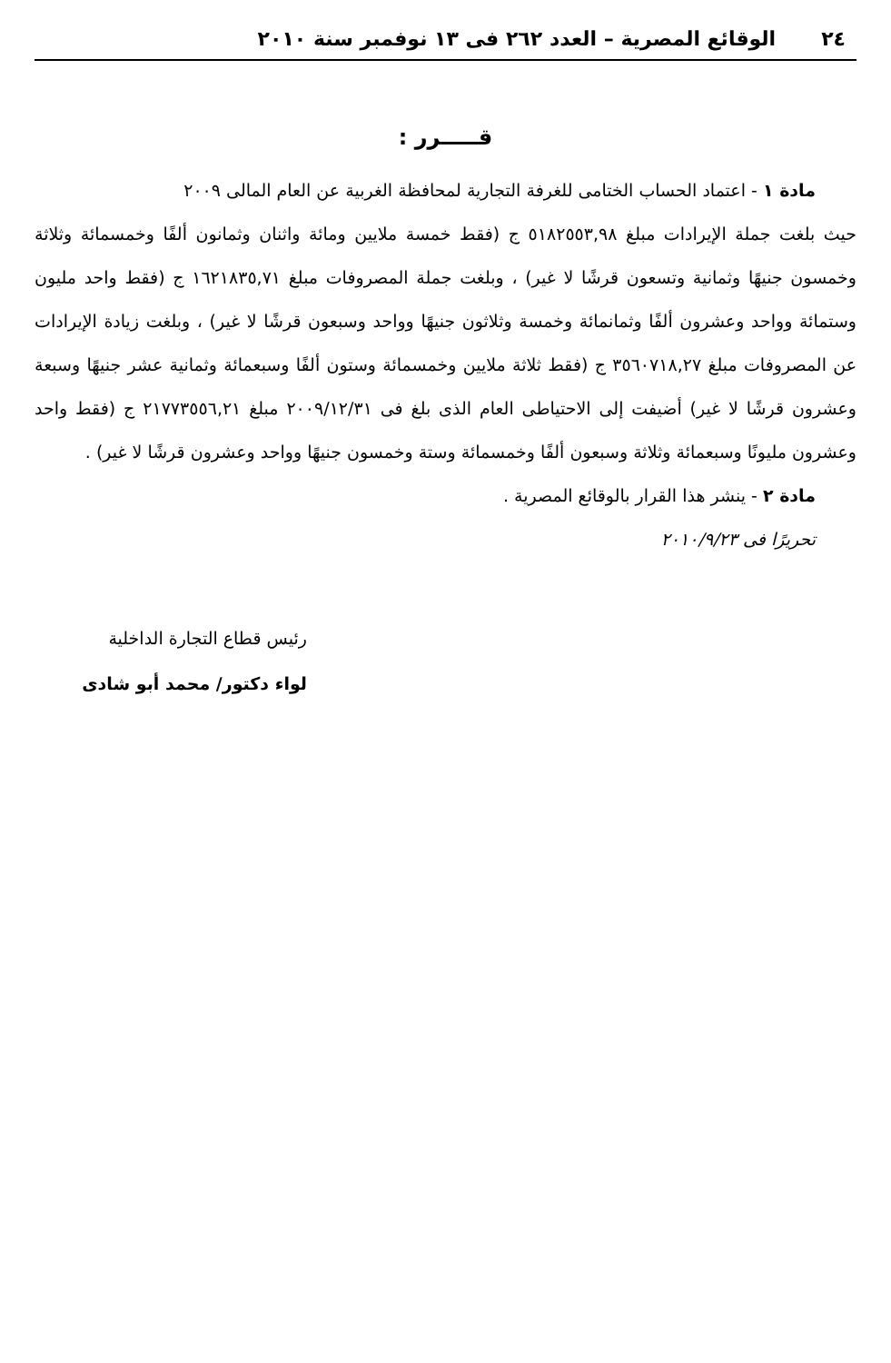٢٤ الوقائع المصرية – العدد ٢٦٢ فى ١٣ نوفمبر سنة ٢٠١٠
قـــــرر :
مادة ١ - اعتماد الحساب الختامى للغرفة التجارية لمحافظة الغربية عن العام المالى ٢٠٠٩
حيث بلغت جملة الإيرادات مبلغ ٥١٨٢٥٥٣,٩٨ ج (فقط خمسة ملايين ومائة واثنان وثمانون ألفًا وخمسمائة وثلاثة وخمسون جنيهًا وثمانية وتسعون قرشًا لا غير) ، وبلغت جملة المصروفات مبلغ ١٦٢١٨٣٥,٧١ ج (فقط واحد مليون وستمائة وواحد وعشرون ألفًا وثمانمائة وخمسة وثلاثون جنيهًا وواحد وسبعون قرشًا لا غير) ، وبلغت زيادة الإيرادات عن المصروفات مبلغ ٣٥٦٠٧١٨,٢٧ ج (فقط ثلاثة ملايين وخمسمائة وستون ألفًا وسبعمائة وثمانية عشر جنيهًا وسبعة وعشرون قرشًا لا غير) أضيفت إلى الاحتياطى العام الذى بلغ فى ٢٠٠٩/١٢/٣١ مبلغ ٢١٧٧٣٥٥٦,٢١ ج (فقط واحد وعشرون مليونًا وسبعمائة وثلاثة وسبعون ألفًا وخمسمائة وستة وخمسون جنيهًا وواحد وعشرون قرشًا لا غير) .
مادة ٢ - ينشر هذا القرار بالوقائع المصرية .
تحريرًا فى ٢٠١٠/٩/٢٣
رئيس قطاع التجارة الداخلية
لواء دكتور/ محمد أبو شادى